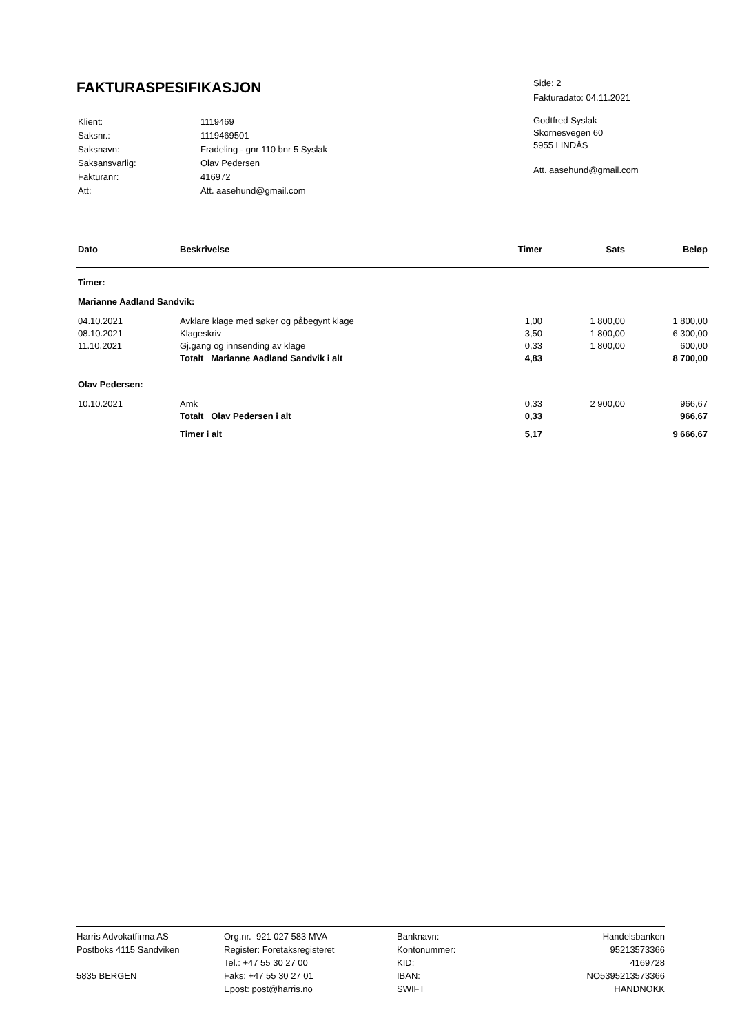FAKTURASPESIFIKASJON
Side: 2
Fakturadato: 04.11.2021
| Klient: | 1119469 |
| Saksnr.: | 1119469501 |
| Saksnavn: | Fradeling - gnr 110 bnr 5 Syslak |
| Saksansvarlig: | Olav Pedersen |
| Fakturanr: | 416972 |
| Att: | Att. aasehund@gmail.com |
Godtfred Syslak
Skornesvegen 60
5955 LINDÅS
Att. aasehund@gmail.com
| Dato | Beskrivelse | Timer | Sats | Beløp |
| --- | --- | --- | --- | --- |
| Timer: | | | | |
| Marianne Aadland Sandvik: | | | | |
| 04.10.2021 | Avklare klage med søker og påbegynt klage | 1,00 | 1 800,00 | 1 800,00 |
| 08.10.2021 | Klageskriv | 3,50 | 1 800,00 | 6 300,00 |
| 11.10.2021 | Gj.gang og innsending av klage | 0,33 | 1 800,00 | 600,00 |
| | Totalt Marianne Aadland Sandvik i alt | 4,83 | | 8 700,00 |
| Olav Pedersen: | | | | |
| 10.10.2021 | Amk | 0,33 | 2 900,00 | 966,67 |
| | Totalt Olav Pedersen i alt | 0,33 | | 966,67 |
| | Timer i alt | 5,17 | | 9 666,67 |
Harris Advokatfirma AS
Postboks 4115 Sandviken
5835 BERGEN
Org.nr. 921 027 583 MVA
Register: Foretaksregisteret
Tel.: +47 55 30 27 00
Faks: +47 55 30 27 01
Epost: post@harris.no
Banknavn:
Kontonummer:
KID:
IBAN:
SWIFT
Handelsbanken
95213573366
4169728
NO5395213573366
HANDNOKK